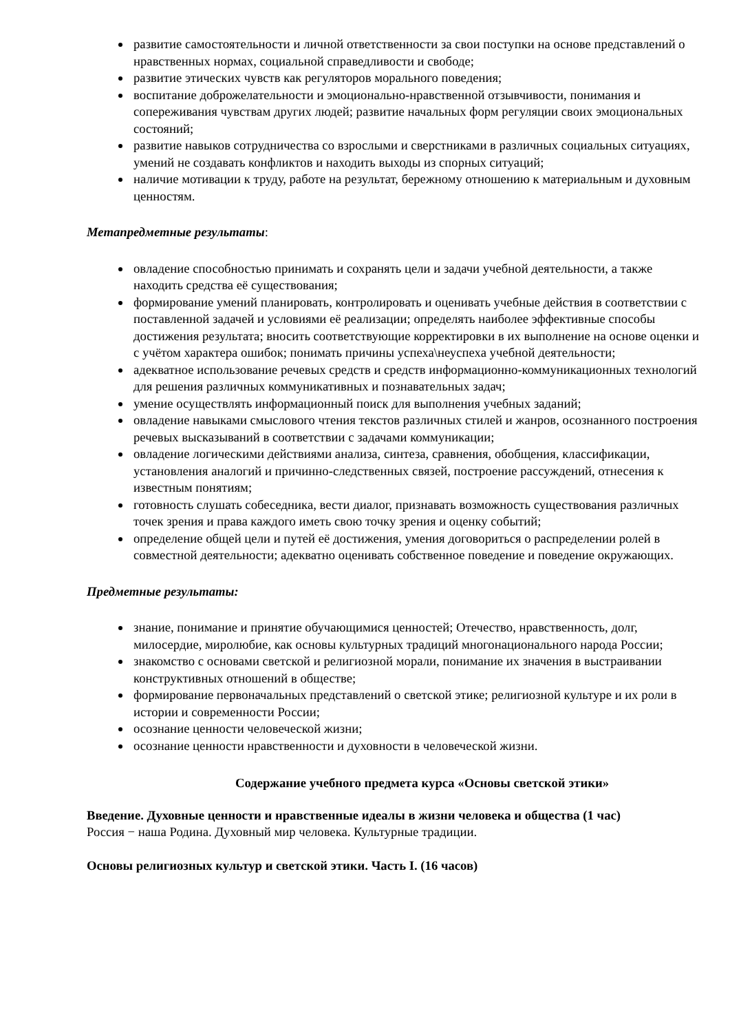развитие самостоятельности и личной ответственности за свои поступки на основе представлений о нравственных нормах, социальной справедливости и свободе;
развитие этических чувств как регуляторов морального поведения;
воспитание доброжелательности и эмоционально-нравственной отзывчивости, понимания и сопереживания чувствам других людей; развитие начальных форм регуляции своих эмоциональных состояний;
развитие навыков сотрудничества со взрослыми и сверстниками в различных социальных ситуациях, умений не создавать конфликтов и находить выходы из спорных ситуаций;
наличие мотивации к труду, работе на результат, бережному отношению к материальным и духовным ценностям.
Метапредметные результаты:
овладение способностью принимать и сохранять цели и задачи учебной деятельности, а также находить средства её существования;
формирование умений планировать, контролировать и оценивать учебные действия в соответствии с поставленной задачей и условиями её реализации; определять наиболее эффективные способы достижения результата; вносить соответствующие корректировки в их выполнение на основе оценки и с учётом характера ошибок; понимать причины успеха\неуспеха учебной деятельности;
адекватное использование речевых средств и средств информационно-коммуникационных технологий для решения различных коммуникативных и познавательных задач;
умение осуществлять информационный поиск для выполнения учебных заданий;
овладение навыками смыслового чтения текстов различных стилей и жанров, осознанного построения речевых высказываний в соответствии с задачами коммуникации;
овладение логическими действиями анализа, синтеза, сравнения, обобщения, классификации, установления аналогий и причинно-следственных связей, построение рассуждений, отнесения к известным понятиям;
готовность слушать собеседника, вести диалог, признавать возможность существования различных точек зрения и права каждого иметь свою точку зрения и оценку событий;
определение общей цели и путей её достижения, умения договориться о распределении ролей в совместной деятельности; адекватно оценивать собственное поведение и поведение окружающих.
Предметные результаты:
знание, понимание и принятие обучающимися ценностей; Отечество, нравственность, долг, милосердие, миролюбие, как основы культурных традиций многонационального народа России;
знакомство с основами светской и религиозной морали, понимание их значения в выстраивании конструктивных отношений в обществе;
формирование первоначальных представлений о светской этике; религиозной культуре и их роли в истории и современности России;
осознание ценности человеческой жизни;
осознание ценности нравственности и духовности в человеческой жизни.
Содержание учебного предмета курса «Основы светской этики»
Введение. Духовные ценности и нравственные идеалы в жизни человека и общества (1 час)
Россия − наша Родина. Духовный мир человека. Культурные традиции.
Основы религиозных культур и светской этики. Часть I. (16 часов)